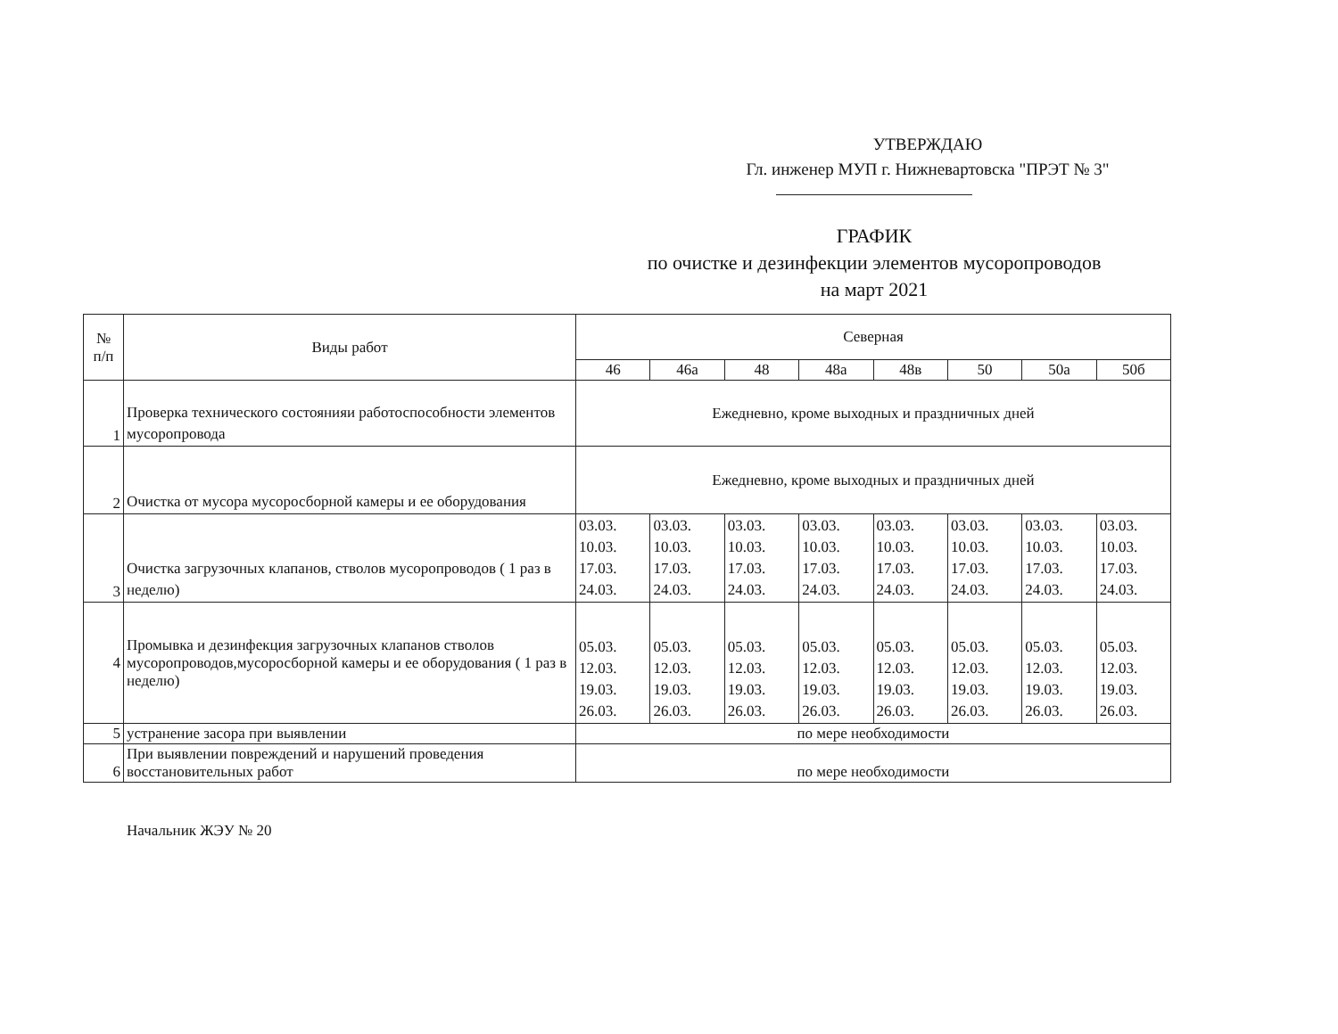УТВЕРЖДАЮ
Гл. инженер МУП г. Нижневартовска "ПРЭТ № 3"
ГРАФИК
по очистке и дезинфекции элементов мусоропроводов
на март 2021
| № п/п | Виды работ | Северная | | | | | | | |
| --- | --- | --- | --- | --- | --- | --- | --- | --- | --- |
| | | 46 | 46а | 48 | 48а | 48в | 50 | 50а | 50б |
| 1 | Проверка технического состоянияи работоспособности элементов мусоропровода | Ежедневно, кроме выходных и праздничных дней | | | | | | | |
| 2 | Очистка от мусора мусоросборной камеры и ее оборудования | Ежедневно, кроме выходных и праздничных дней | | | | | | | |
| 3 | Очистка загрузочных клапанов, стволов мусоропроводов ( 1 раз в неделю) | 03.03. 10.03. 17.03. 24.03. | 03.03. 10.03. 17.03. 24.03. | 03.03. 10.03. 17.03. 24.03. | 03.03. 10.03. 17.03. 24.03. | 03.03. 10.03. 17.03. 24.03. | 03.03. 10.03. 17.03. 24.03. | 03.03. 10.03. 17.03. 24.03. | 03.03. 10.03. 17.03. 24.03. |
| 4 | Промывка и дезинфекция загрузочных клапанов стволов мусоропроводов,мусоросборной камеры и ее оборудования ( 1 раз в неделю) | 05.03. 12.03. 19.03. 26.03. | 05.03. 12.03. 19.03. 26.03. | 05.03. 12.03. 19.03. 26.03. | 05.03. 12.03. 19.03. 26.03. | 05.03. 12.03. 19.03. 26.03. | 05.03. 12.03. 19.03. 26.03. | 05.03. 12.03. 19.03. 26.03. | 05.03. 12.03. 19.03. 26.03. |
| 5 | устранение засора при выявлении | по мере необходимости | | | | | | | |
| 6 | При выявлении повреждений и нарушений проведения восстановительных работ | по мере необходимости | | | | | | | |
Начальник ЖЭУ № 20